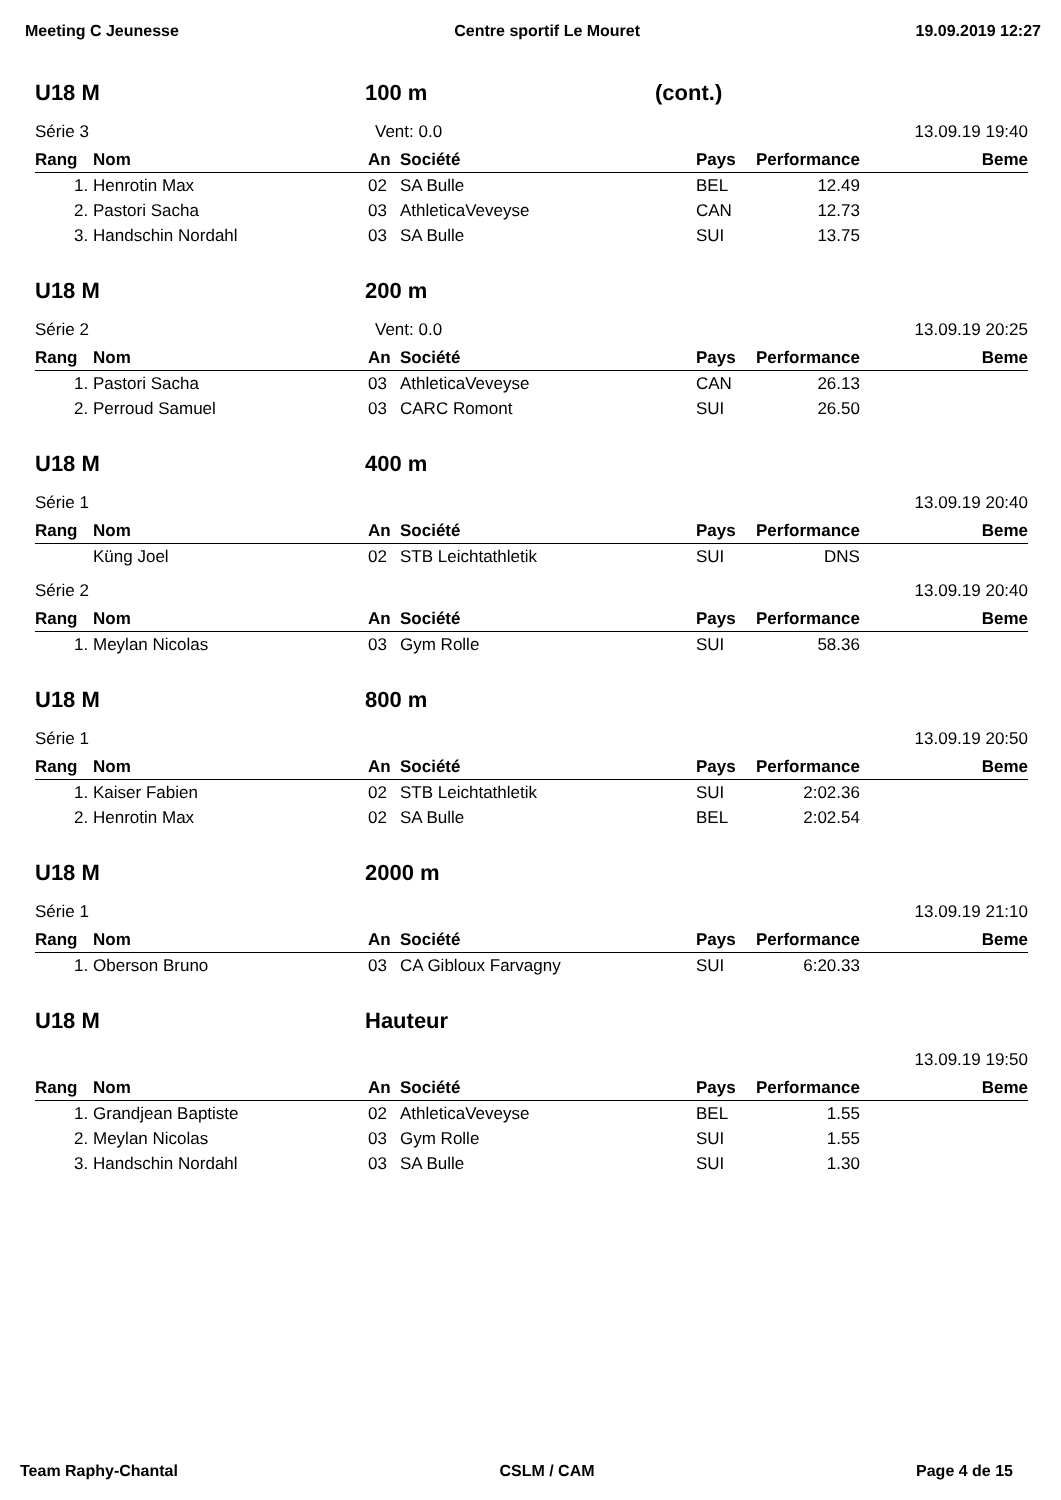Meeting C Jeunesse Centre sportif Le Mouret 19.09.2019 12:27
U18 M 100 m (cont.)
Série 3 Vent: 0.0 13.09.19 19:40
| Rang | Nom | An | Société | Pays | Performance | Beme |
| --- | --- | --- | --- | --- | --- | --- |
| 1. | Henrotin Max | 02 | SA Bulle | BEL | 12.49 | |
| 2. | Pastori Sacha | 03 | AthleticaVeveyse | CAN | 12.73 | |
| 3. | Handschin Nordahl | 03 | SA Bulle | SUI | 13.75 | |
U18 M 200 m
Série 2 Vent: 0.0 13.09.19 20:25
| Rang | Nom | An | Société | Pays | Performance | Beme |
| --- | --- | --- | --- | --- | --- | --- |
| 1. | Pastori Sacha | 03 | AthleticaVeveyse | CAN | 26.13 | |
| 2. | Perroud Samuel | 03 | CARC Romont | SUI | 26.50 | |
U18 M 400 m
Série 1 13.09.19 20:40
| Rang | Nom | An | Société | Pays | Performance | Beme |
| --- | --- | --- | --- | --- | --- | --- |
| | Küng Joel | 02 | STB Leichtathletik | SUI | DNS | |
Série 2 13.09.19 20:40
| Rang | Nom | An | Société | Pays | Performance | Beme |
| --- | --- | --- | --- | --- | --- | --- |
| 1. | Meylan Nicolas | 03 | Gym Rolle | SUI | 58.36 | |
U18 M 800 m
Série 1 13.09.19 20:50
| Rang | Nom | An | Société | Pays | Performance | Beme |
| --- | --- | --- | --- | --- | --- | --- |
| 1. | Kaiser Fabien | 02 | STB Leichtathletik | SUI | 2:02.36 | |
| 2. | Henrotin Max | 02 | SA Bulle | BEL | 2:02.54 | |
U18 M 2000 m
Série 1 13.09.19 21:10
| Rang | Nom | An | Société | Pays | Performance | Beme |
| --- | --- | --- | --- | --- | --- | --- |
| 1. | Oberson Bruno | 03 | CA Gibloux Farvagny | SUI | 6:20.33 | |
U18 M Hauteur
13.09.19 19:50
| Rang | Nom | An | Société | Pays | Performance | Beme |
| --- | --- | --- | --- | --- | --- | --- |
| 1. | Grandjean Baptiste | 02 | AthleticaVeveyse | BEL | 1.55 | |
| 2. | Meylan Nicolas | 03 | Gym Rolle | SUI | 1.55 | |
| 3. | Handschin Nordahl | 03 | SA Bulle | SUI | 1.30 | |
Team Raphy-Chantal CSLM / CAM Page 4 de 15